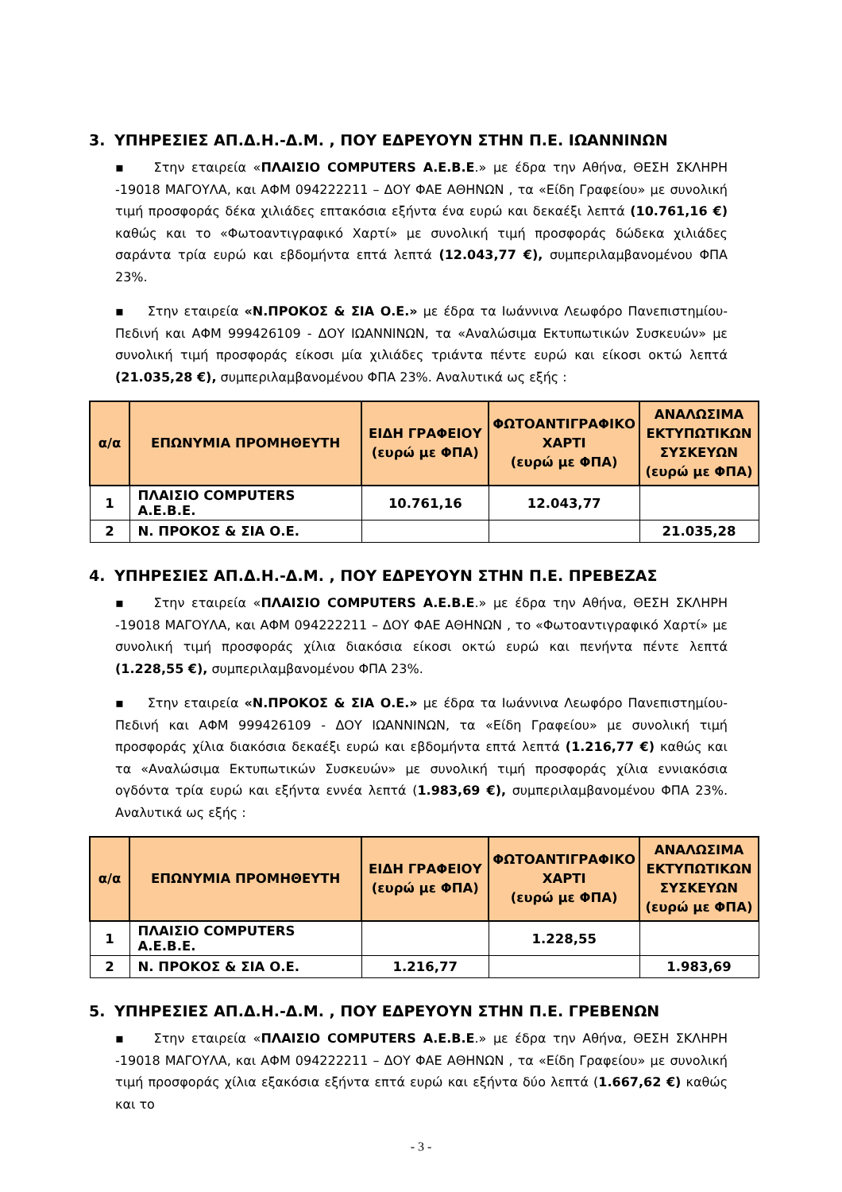3. ΥΠΗΡΕΣΙΕΣ ΑΠ.Δ.Η.-Δ.Μ. , ΠΟΥ ΕΔΡΕΥΟΥΝ ΣΤΗΝ Π.Ε. ΙΩΑΝΝΙΝΩΝ
▪ Στην εταιρεία «ΠΛΑΙΣΙΟ COMPUTERS Α.Ε.Β.Ε.» με έδρα την Αθήνα, ΘΕΣΗ ΣΚΛΗΡΗ -19018 ΜΑΓΟΥΛΑ, και ΑΦΜ 094222211 – ΔΟΥ ΦΑΕ ΑΘΗΝΩΝ , τα «Είδη Γραφείου» με συνολική τιμή προσφοράς δέκα χιλιάδες επτακόσια εξήντα ένα ευρώ και δεκαέξι λεπτά (10.761,16 €) καθώς και το «Φωτοαντιγραφικό Χαρτί» με συνολική τιμή προσφοράς δώδεκα χιλιάδες σαράντα τρία ευρώ και εβδομήντα επτά λεπτά (12.043,77 €), συμπεριλαμβανομένου ΦΠΑ 23%.
▪ Στην εταιρεία «Ν.ΠΡΟΚΟΣ & ΣΙΑ Ο.Ε.» με έδρα τα Ιωάννινα Λεωφόρο Πανεπιστημίου-Πεδινή και ΑΦΜ 999426109 - ΔΟΥ ΙΩΑΝΝΙΝΩΝ, τα «Αναλώσιμα Εκτυπωτικών Συσκευών» με συνολική τιμή προσφοράς είκοσι μία χιλιάδες τριάντα πέντε ευρώ και είκοσι οκτώ λεπτά (21.035,28 €), συμπεριλαμβανομένου ΦΠΑ 23%. Αναλυτικά ως εξής :
| α/α | ΕΠΩΝΥΜΙΑ ΠΡΟΜΗΘΕΥΤΗ | ΕΙΔΗ ΓΡΑΦΕΙΟΥ (ευρώ με ΦΠΑ) | ΦΩΤΟΑΝΤΙΓΡΑΦΙΚΟ ΧΑΡΤΙ (ευρώ με ΦΠΑ) | ΑΝΑΛΩΣΙΜΑ ΕΚΤΥΠΩΤΙΚΩΝ ΣΥΣΚΕΥΩΝ (ευρώ με ΦΠΑ) |
| --- | --- | --- | --- | --- |
| 1 | ΠΛΑΙΣΙΟ COMPUTERS Α.Ε.Β.Ε. | 10.761,16 | 12.043,77 | |
| 2 | Ν. ΠΡΟΚΟΣ & ΣΙΑ Ο.Ε. | | | 21.035,28 |
4. ΥΠΗΡΕΣΙΕΣ ΑΠ.Δ.Η.-Δ.Μ. , ΠΟΥ ΕΔΡΕΥΟΥΝ ΣΤΗΝ Π.Ε. ΠΡΕΒΕΖΑΣ
▪ Στην εταιρεία «ΠΛΑΙΣΙΟ COMPUTERS Α.Ε.Β.Ε.» με έδρα την Αθήνα, ΘΕΣΗ ΣΚΛΗΡΗ -19018 ΜΑΓΟΥΛΑ, και ΑΦΜ 094222211 – ΔΟΥ ΦΑΕ ΑΘΗΝΩΝ , το «Φωτοαντιγραφικό Χαρτί» με συνολική τιμή προσφοράς χίλια διακόσια είκοσι οκτώ ευρώ και πενήντα πέντε λεπτά (1.228,55 €), συμπεριλαμβανομένου ΦΠΑ 23%.
▪ Στην εταιρεία «Ν.ΠΡΟΚΟΣ & ΣΙΑ Ο.Ε.» με έδρα τα Ιωάννινα Λεωφόρο Πανεπιστημίου-Πεδινή και ΑΦΜ 999426109 - ΔΟΥ ΙΩΑΝΝΙΝΩΝ, τα «Είδη Γραφείου» με συνολική τιμή προσφοράς χίλια διακόσια δεκαέξι ευρώ και εβδομήντα επτά λεπτά (1.216,77 €) καθώς και τα «Αναλώσιμα Εκτυπωτικών Συσκευών» με συνολική τιμή προσφοράς χίλια εννιακόσια ογδόντα τρία ευρώ και εξήντα εννέα λεπτά (1.983,69 €), συμπεριλαμβανομένου ΦΠΑ 23%. Αναλυτικά ως εξής :
| α/α | ΕΠΩΝΥΜΙΑ ΠΡΟΜΗΘΕΥΤΗ | ΕΙΔΗ ΓΡΑΦΕΙΟΥ (ευρώ με ΦΠΑ) | ΦΩΤΟΑΝΤΙΓΡΑΦΙΚΟ ΧΑΡΤΙ (ευρώ με ΦΠΑ) | ΑΝΑΛΩΣΙΜΑ ΕΚΤΥΠΩΤΙΚΩΝ ΣΥΣΚΕΥΩΝ (ευρώ με ΦΠΑ) |
| --- | --- | --- | --- | --- |
| 1 | ΠΛΑΙΣΙΟ COMPUTERS Α.Ε.Β.Ε. | | 1.228,55 | |
| 2 | Ν. ΠΡΟΚΟΣ & ΣΙΑ Ο.Ε. | 1.216,77 | | 1.983,69 |
5. ΥΠΗΡΕΣΙΕΣ ΑΠ.Δ.Η.-Δ.Μ. , ΠΟΥ ΕΔΡΕΥΟΥΝ ΣΤΗΝ Π.Ε. ΓΡΕΒΕΝΩΝ
▪ Στην εταιρεία «ΠΛΑΙΣΙΟ COMPUTERS Α.Ε.Β.Ε.» με έδρα την Αθήνα, ΘΕΣΗ ΣΚΛΗΡΗ -19018 ΜΑΓΟΥΛΑ, και ΑΦΜ 094222211 – ΔΟΥ ΦΑΕ ΑΘΗΝΩΝ , τα «Είδη Γραφείου» με συνολική τιμή προσφοράς χίλια εξακόσια εξήντα επτά ευρώ και εξήντα δύο λεπτά (1.667,62 €) καθώς και το
- 3 -